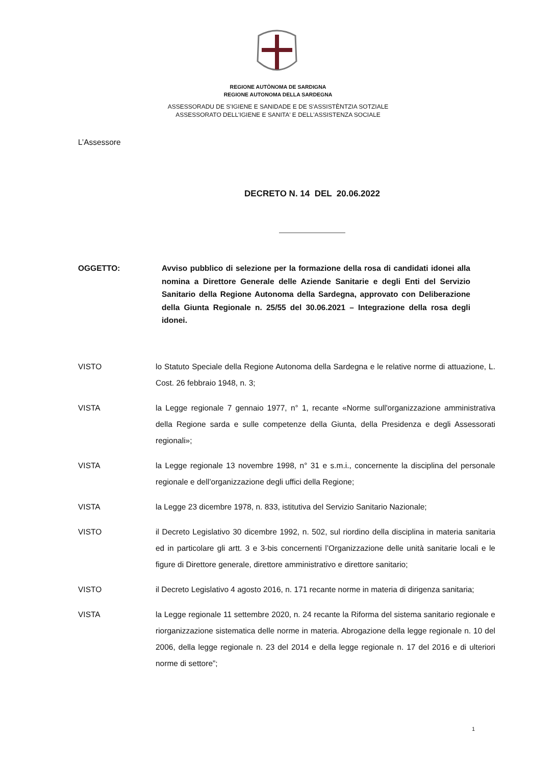REGIONE AUTÒNOMA DE SARDIGNA
REGIONE AUTONOMA DELLA SARDEGNA
ASSESSORADU DE S'IGIENE E SANIDADE E DE S'ASSISTÈNTZIA SOTZIALE
ASSESSORATO DELL'IGIENE E SANITA' E DELL'ASSISTENZA SOCIALE
L’Assessore
DECRETO N. 14 DEL 20.06.2022
OGGETTO: Avviso pubblico di selezione per la formazione della rosa di candidati idonei alla nomina a Direttore Generale delle Aziende Sanitarie e degli Enti del Servizio Sanitario della Regione Autonoma della Sardegna, approvato con Deliberazione della Giunta Regionale n. 25/55 del 30.06.2021 – Integrazione della rosa degli idonei.
VISTO lo Statuto Speciale della Regione Autonoma della Sardegna e le relative norme di attuazione, L. Cost. 26 febbraio 1948, n. 3;
VISTA la Legge regionale 7 gennaio 1977, n° 1, recante «Norme sull'organizzazione amministrativa della Regione sarda e sulle competenze della Giunta, della Presidenza e degli Assessorati regionali»;
VISTA la Legge regionale 13 novembre 1998, n° 31 e s.m.i., concernente la disciplina del personale regionale e dell’organizzazione degli uffici della Regione;
VISTA la Legge 23 dicembre 1978, n. 833, istitutiva del Servizio Sanitario Nazionale;
VISTO il Decreto Legislativo 30 dicembre 1992, n. 502, sul riordino della disciplina in materia sanitaria ed in particolare gli artt. 3 e 3-bis concernenti l’Organizzazione delle unità sanitarie locali e le figure di Direttore generale, direttore amministrativo e direttore sanitario;
VISTO il Decreto Legislativo 4 agosto 2016, n. 171 recante norme in materia di dirigenza sanitaria;
VISTA la Legge regionale 11 settembre 2020, n. 24 recante la Riforma del sistema sanitario regionale e riorganizzazione sistematica delle norme in materia. Abrogazione della legge regionale n. 10 del 2006, della legge regionale n. 23 del 2014 e della legge regionale n. 17 del 2016 e di ulteriori norme di settore”;
1